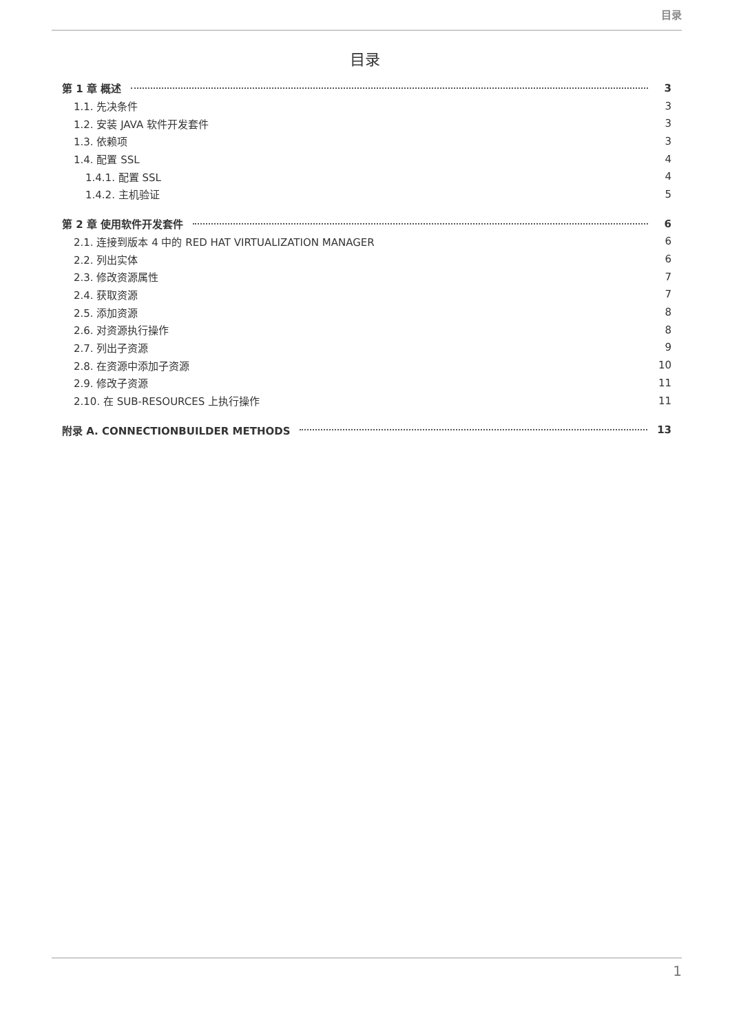目录
目录
第 1 章 概述 3
1.1. 先决条件 3
1.2. 安装 JAVA 软件开发套件 3
1.3. 依赖项 3
1.4. 配置 SSL 4
1.4.1. 配置 SSL 4
1.4.2. 主机验证 5
第 2 章 使用软件开发套件 6
2.1. 连接到版本 4 中的 RED HAT VIRTUALIZATION MANAGER 6
2.2. 列出实体 6
2.3. 修改资源属性 7
2.4. 获取资源 7
2.5. 添加资源 8
2.6. 对资源执行操作 8
2.7. 列出子资源 9
2.8. 在资源中添加子资源 10
2.9. 修改子资源 11
2.10. 在 SUB-RESOURCES 上执行操作 11
附录 A. CONNECTIONBUILDER METHODS 13
1